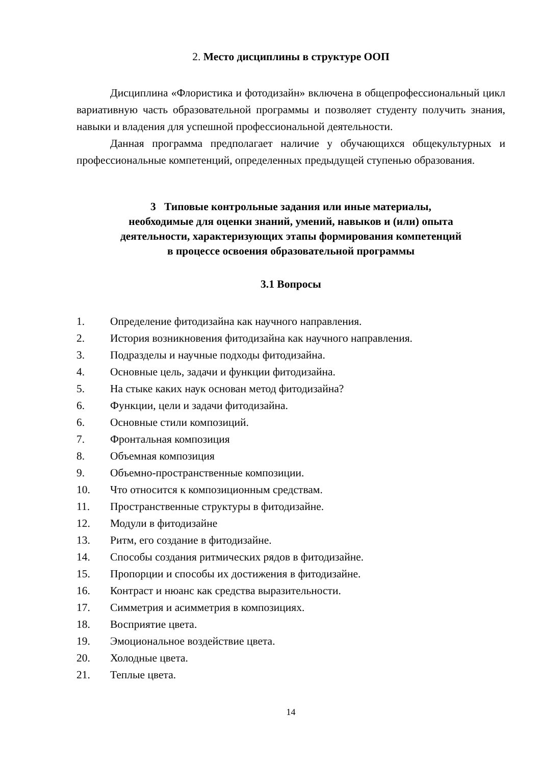2. Место дисциплины в структуре ООП
Дисциплина «Флористика и фотодизайн» включена в общепрофессиональный цикл вариативную часть образовательной программы и позволяет студенту получить знания, навыки и владения для успешной профессиональной деятельности.
Данная программа предполагает наличие у обучающихся общекультурных и профессиональные компетенций, определенных предыдущей ступенью образования.
3 Типовые контрольные задания или иные материалы,
необходимые для оценки знаний, умений, навыков и (или) опыта
деятельности, характеризующих этапы формирования компетенций
в процессе освоения образовательной программы
3.1 Вопросы
1. Определение фитодизайна как научного направления.
2. История возникновения фитодизайна как научного направления.
3. Подразделы и научные подходы фитодизайна.
4. Основные цель, задачи и функции фитодизайна.
5. На стыке каких наук основан метод фитодизайна?
6. Функции, цели и задачи фитодизайна.
6. Основные стили композиций.
7. Фронтальная композиция
8. Объемная композиция
9. Объемно-пространственные композиции.
10. Что относится к композиционным средствам.
11. Пространственные структуры в фитодизайне.
12. Модули в фитодизайне
13. Ритм, его создание в фитодизайне.
14. Способы создания ритмических рядов в фитодизайне.
15. Пропорции и способы их достижения в фитодизайне.
16. Контраст и нюанс как средства выразительности.
17. Симметрия и асимметрия в композициях.
18. Восприятие цвета.
19. Эмоциональное воздействие цвета.
20. Холодные цвета.
21. Теплые цвета.
14